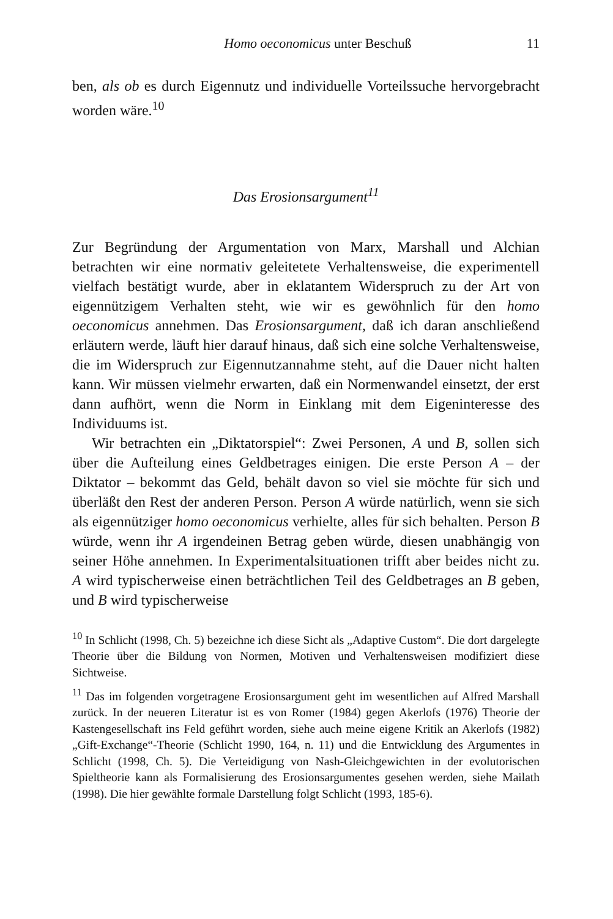Homo oeconomicus unter Beschuß 11
ben, als ob es durch Eigennutz und individuelle Vorteilssuche hervorgebracht worden wäre.<sup>10</sup>
Das Erosionsargument<sup>11</sup>
Zur Begründung der Argumentation von Marx, Marshall und Alchian betrachten wir eine normativ geleitetete Verhaltensweise, die experimentell vielfach bestätigt wurde, aber in eklatantem Widerspruch zu der Art von eigennützigem Verhalten steht, wie wir es gewöhnlich für den homo oeconomicus annehmen. Das Erosionsargument, daß ich daran anschließend erläutern werde, läuft hier darauf hinaus, daß sich eine solche Verhaltensweise, die im Widerspruch zur Eigennutzannahme steht, auf die Dauer nicht halten kann. Wir müssen vielmehr erwarten, daß ein Normenwandel einsetzt, der erst dann aufhört, wenn die Norm in Einklang mit dem Eigeninteresse des Individuums ist.
Wir betrachten ein „Diktatorspiel“: Zwei Personen, A und B, sollen sich über die Aufteilung eines Geldbetrages einigen. Die erste Person A – der Diktator – bekommt das Geld, behält davon so viel sie möchte für sich und überläßt den Rest der anderen Person. Person A würde natürlich, wenn sie sich als eigennütziger homo oeconomicus verhielte, alles für sich behalten. Person B würde, wenn ihr A irgendeinen Betrag geben würde, diesen unabhängig von seiner Höhe annehmen. In Experimentalsituationen trifft aber beides nicht zu. A wird typischerweise einen beträchtlichen Teil des Geldbetrages an B geben, und B wird typischerweise
<sup>10</sup> In Schlicht (1998, Ch. 5) bezeichne ich diese Sicht als „Adaptive Custom“. Die dort dargelegte Theorie über die Bildung von Normen, Motiven und Verhaltensweisen modifiziert diese Sichtweise.
<sup>11</sup> Das im folgenden vorgetragene Erosionsargument geht im wesentlichen auf Alfred Marshall zurück. In der neueren Literatur ist es von Romer (1984) gegen Akerlofs (1976) Theorie der Kastengesellschaft ins Feld geführt worden, siehe auch meine eigene Kritik an Akerlofs (1982) „Gift-Exchange“-Theorie (Schlicht 1990, 164, n. 11) und die Entwicklung des Argumentes in Schlicht (1998, Ch. 5). Die Verteidigung von Nash-Gleichgewichten in der evolutorischen Spieltheorie kann als Formalisierung des Erosionsargumentes gesehen werden, siehe Mailath (1998). Die hier gewählte formale Darstellung folgt Schlicht (1993, 185-6).